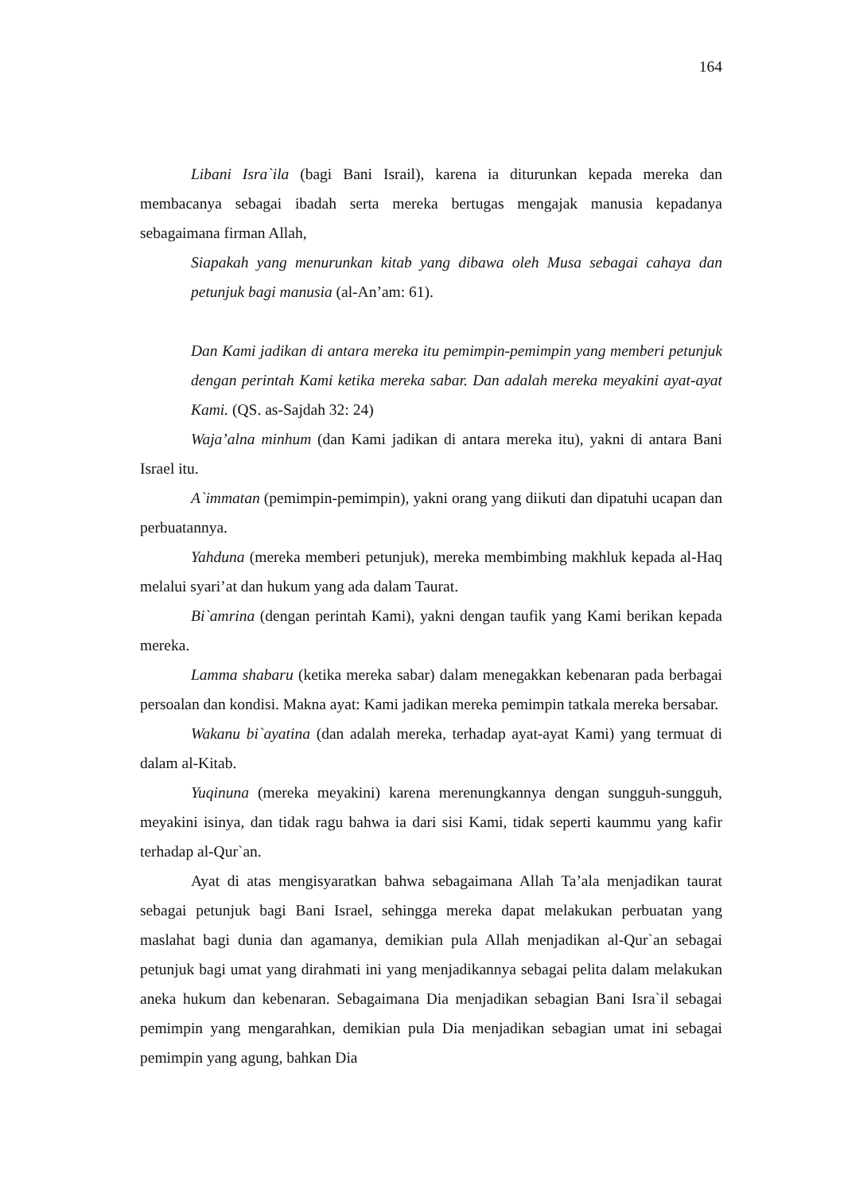164
Libani Isra`ila (bagi Bani Israil), karena ia diturunkan kepada mereka dan membacanya sebagai ibadah serta mereka bertugas mengajak manusia kepadanya sebagaimana firman Allah,
Siapakah yang menurunkan kitab yang dibawa oleh Musa sebagai cahaya dan petunjuk bagi manusia (al-An’am: 61).
Dan Kami jadikan di antara mereka itu pemimpin-pemimpin yang memberi petunjuk dengan perintah Kami ketika mereka sabar. Dan adalah mereka meyakini ayat-ayat Kami. (QS. as-Sajdah 32: 24)
Waja’alna minhum (dan Kami jadikan di antara mereka itu), yakni di antara Bani Israel itu.
A`immatan (pemimpin-pemimpin), yakni orang yang diikuti dan dipatuhi ucapan dan perbuatannya.
Yahduna (mereka memberi petunjuk), mereka membimbing makhluk kepada al-Haq melalui syari’at dan hukum yang ada dalam Taurat.
Bi`amrina (dengan perintah Kami), yakni dengan taufik yang Kami berikan kepada mereka.
Lamma shabaru (ketika mereka sabar) dalam menegakkan kebenaran pada berbagai persoalan dan kondisi. Makna ayat: Kami jadikan mereka pemimpin tatkala mereka bersabar.
Wakanu bi`ayatina (dan adalah mereka, terhadap ayat-ayat Kami) yang termuat di dalam al-Kitab.
Yuqinuna (mereka meyakini) karena merenungkannya dengan sungguh-sungguh, meyakini isinya, dan tidak ragu bahwa ia dari sisi Kami, tidak seperti kaummu yang kafir terhadap al-Qur`an.
Ayat di atas mengisyaratkan bahwa sebagaimana Allah Ta’ala menjadikan taurat sebagai petunjuk bagi Bani Israel, sehingga mereka dapat melakukan perbuatan yang maslahat bagi dunia dan agamanya, demikian pula Allah menjadikan al-Qur`an sebagai petunjuk bagi umat yang dirahmati ini yang menjadikannya sebagai pelita dalam melakukan aneka hukum dan kebenaran. Sebagaimana Dia menjadikan sebagian Bani Isra`il sebagai pemimpin yang mengarahkan, demikian pula Dia menjadikan sebagian umat ini sebagai pemimpin yang agung, bahkan Dia